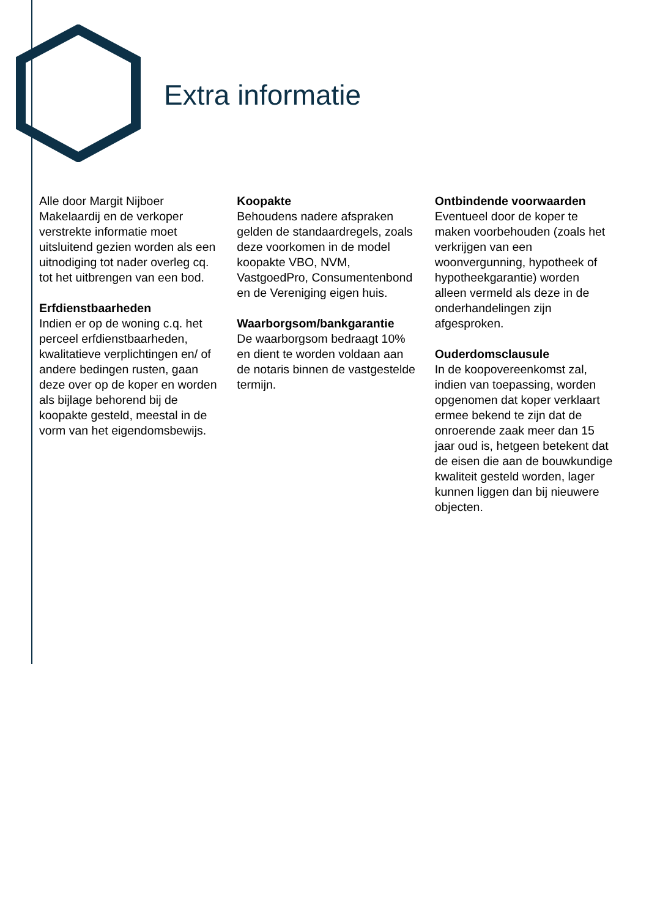Extra informatie
Alle door Margit Nijboer Makelaardij en de verkoper verstrekte informatie moet uitsluitend gezien worden als een uitnodiging tot nader overleg cq. tot het uitbrengen van een bod.
Erfdienstbaarheden
Indien er op de woning c.q. het perceel erfdienstbaarheden, kwalitatieve verplichtingen en/ of andere bedingen rusten, gaan deze over op de koper en worden als bijlage behorend bij de koopakte gesteld, meestal in de vorm van het eigendomsbewijs.
Koopakte
Behoudens nadere afspraken gelden de standaardregels, zoals deze voorkomen in de model koopakte VBO, NVM, VastgoedPro, Consumentenbond en de Vereniging eigen huis.
Waarborgsom/bankgarantie
De waarborgsom bedraagt 10% en dient te worden voldaan aan de notaris binnen de vastgestelde termijn.
Ontbindende voorwaarden
Eventueel door de koper te maken voorbehouden (zoals het verkrijgen van een woonvergunning, hypotheek of hypotheekgarantie) worden alleen vermeld als deze in de onderhandelingen zijn afgesproken.
Ouderdomsclausule
In de koopovereenkomst zal, indien van toepassing, worden opgenomen dat koper verklaart ermee bekend te zijn dat de onroerende zaak meer dan 15 jaar oud is, hetgeen betekent dat de eisen die aan de bouwkundige kwaliteit gesteld worden, lager kunnen liggen dan bij nieuwere objecten.